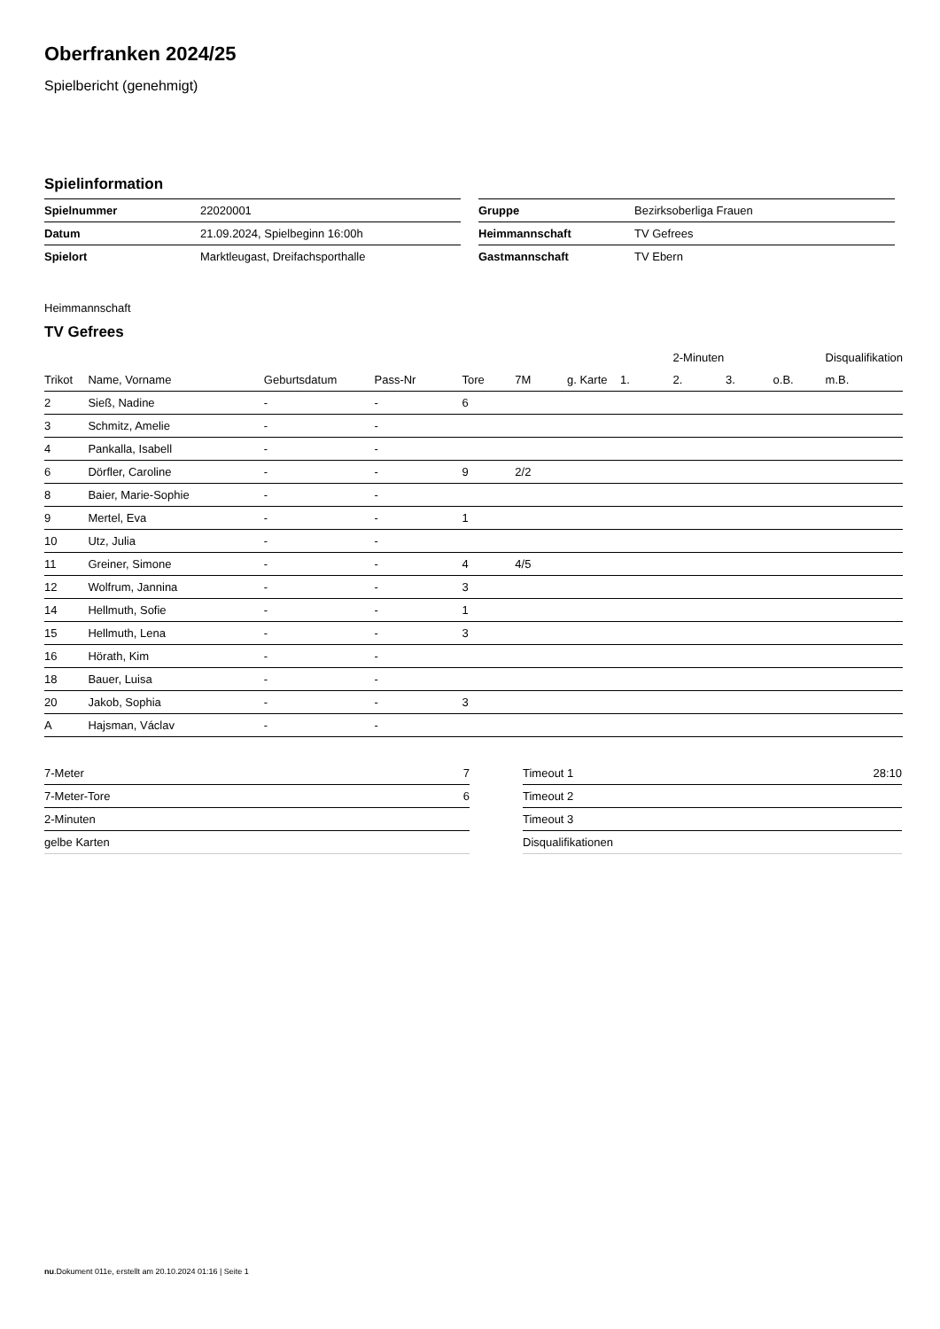Oberfranken 2024/25
Spielbericht (genehmigt)
Spielinformation
| Spielnummer | 22020001 |
| Datum | 21.09.2024, Spielbeginn 16:00h |
| Spielort | Marktleugast, Dreifachsporthalle |
| Gruppe | Bezirksoberliga Frauen |
| Heimmannschaft | TV Gefrees |
| Gastmannschaft | TV Ebern |
Heimmannschaft
TV Gefrees
| | | | | | | | | 2-Minuten | | | Disqualifikation |
| --- | --- | --- | --- | --- | --- | --- | --- | --- | --- | --- | --- |
| Trikot | Name, Vorname | Geburtsdatum | Pass-Nr | Tore | 7M | g. Karte | 1. | 2. | 3. | o.B. | m.B. |
| 2 | Sieß, Nadine | - | - | 6 | | | | | | | |
| 3 | Schmitz, Amelie | - | - | | | | | | | | |
| 4 | Pankalla, Isabell | - | - | | | | | | | | |
| 6 | Dörfler, Caroline | - | - | 9 | 2/2 | | | | | | |
| 8 | Baier, Marie-Sophie | - | - | | | | | | | | |
| 9 | Mertel, Eva | - | - | 1 | | | | | | | |
| 10 | Utz, Julia | - | - | | | | | | | | |
| 11 | Greiner, Simone | - | - | 4 | 4/5 | | | | | | |
| 12 | Wolfrum, Jannina | - | - | 3 | | | | | | | |
| 14 | Hellmuth, Sofie | - | - | 1 | | | | | | | |
| 15 | Hellmuth, Lena | - | - | 3 | | | | | | | |
| 16 | Hörath, Kim | - | - | | | | | | | | |
| 18 | Bauer, Luisa | - | - | | | | | | | | |
| 20 | Jakob, Sophia | - | - | 3 | | | | | | | |
| A | Hajsman, Václav | - | - | | | | | | | | |
| 7-Meter | 7 |
| 7-Meter-Tore | 6 |
| 2-Minuten | |
| gelbe Karten | |
| Timeout 1 | 28:10 |
| Timeout 2 | |
| Timeout 3 | |
| Disqualifikationen | |
nu.Dokument 011e, erstellt am 20.10.2024 01:16 | Seite 1